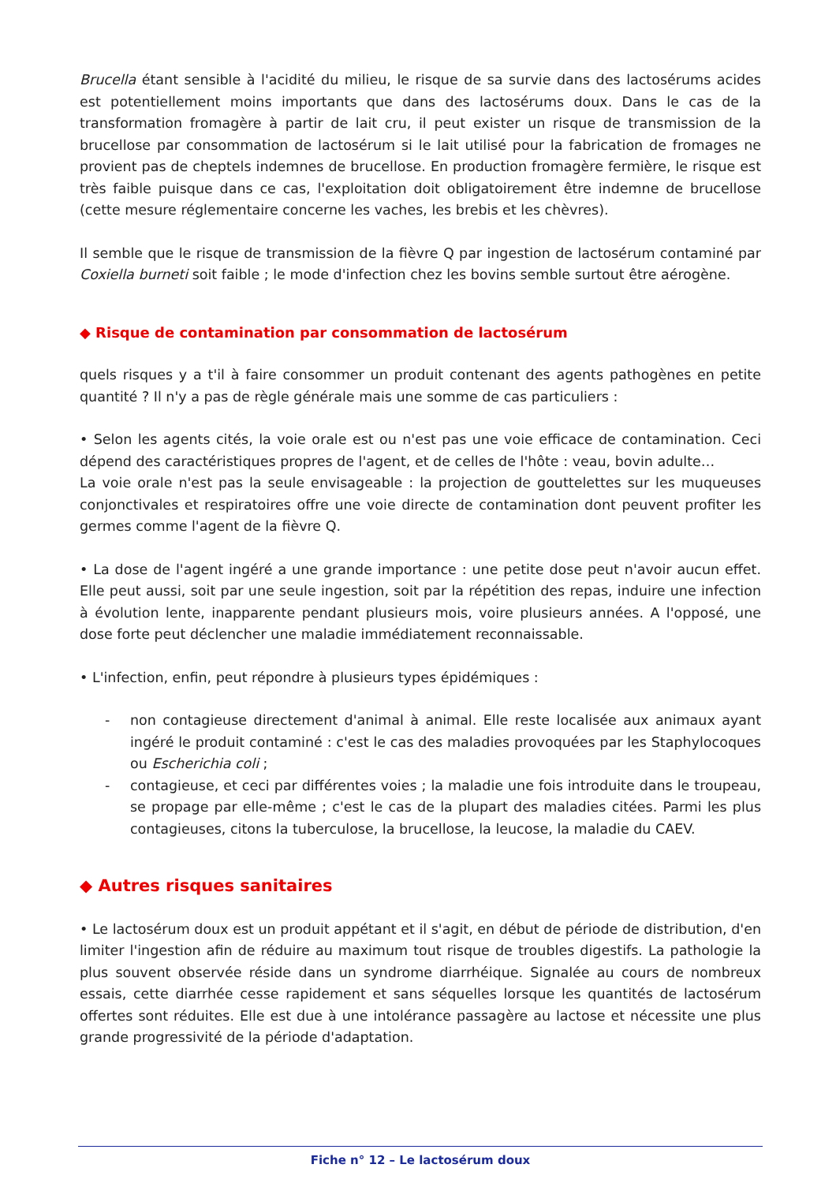Brucella étant sensible à l'acidité du milieu, le risque de sa survie dans des lactosérums acides est potentiellement moins importants que dans des lactosérums doux. Dans le cas de la transformation fromagère à partir de lait cru, il peut exister un risque de transmission de la brucellose par consommation de lactosérum si le lait utilisé pour la fabrication de fromages ne provient pas de cheptels indemnes de brucellose. En production fromagère fermière, le risque est très faible puisque dans ce cas, l'exploitation doit obligatoirement être indemne de brucellose (cette mesure réglementaire concerne les vaches, les brebis et les chèvres).
Il semble que le risque de transmission de la fièvre Q par ingestion de lactosérum contaminé par Coxiella burneti soit faible ; le mode d'infection chez les bovins semble surtout être aérogène.
◆ Risque de contamination par consommation de lactosérum
quels risques y a t'il à faire consommer un produit contenant des agents pathogènes en petite quantité ? Il n'y a pas de règle générale mais une somme de cas particuliers :
• Selon les agents cités, la voie orale est ou n'est pas une voie efficace de contamination. Ceci dépend des caractéristiques propres de l'agent, et de celles de l'hôte : veau, bovin adulte…
La voie orale n'est pas la seule envisageable : la projection de gouttelettes sur les muqueuses conjonctivales et respiratoires offre une voie directe de contamination dont peuvent profiter les germes comme l'agent de la fièvre Q.
• La dose de l'agent ingéré a une grande importance : une petite dose peut n'avoir aucun effet. Elle peut aussi, soit par une seule ingestion, soit par la répétition des repas, induire une infection à évolution lente, inapparente pendant plusieurs mois, voire plusieurs années. A l'opposé, une dose forte peut déclencher une maladie immédiatement reconnaissable.
• L'infection, enfin, peut répondre à plusieurs types épidémiques :
- non contagieuse directement d'animal à animal. Elle reste localisée aux animaux ayant ingéré le produit contaminé : c'est le cas des maladies provoquées par les Staphylocoques ou Escherichia coli ;
- contagieuse, et ceci par différentes voies ; la maladie une fois introduite dans le troupeau, se propage par elle-même ; c'est le cas de la plupart des maladies citées. Parmi les plus contagieuses, citons la tuberculose, la brucellose, la leucose, la maladie du CAEV.
◆ Autres risques sanitaires
• Le lactosérum doux est un produit appétant et il s'agit, en début de période de distribution, d'en limiter l'ingestion afin de réduire au maximum tout risque de troubles digestifs. La pathologie la plus souvent observée réside dans un syndrome diarrhéique. Signalée au cours de nombreux essais, cette diarrhée cesse rapidement et sans séquelles lorsque les quantités de lactosérum offertes sont réduites. Elle est due à une intolérance passagère au lactose et nécessite une plus grande progressivité de la période d'adaptation.
Fiche n° 12 – Le lactosérum doux